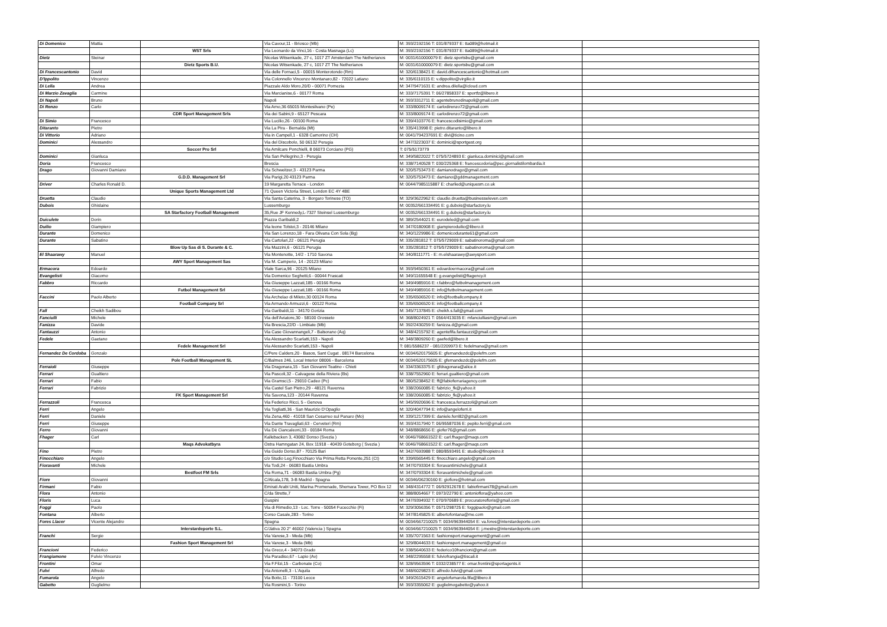| Di Domenico | Mattia | | Via Cavour,11 - Briosco (Mb) | M: 393/2192156 T: 031/879337 E: tta089@hotmail.it | |
| | | WST Srls | Via Leonardo da Vinci,16 - Costa Masnaga (Lc) | M: 393/2192156 T: 031/879337 E: tta089@hotmail.it | |
| Dietz | Steinar | | Nicolas Witsenkade, 27 c, 1017 ZT Amsterdam The Netherianos | M: 0031/610000079 E: dietz.sportsbu@gmail.com | |
| | | Dietz Sports B.U. | Nicolas Witsenkade, 27 c, 1017 ZT The Netherianos | M: 0031/610000079 E: dietz.sportsbu@gmail.com | |
| Di Francescantonio | David | | Via delle Fornaci,5 - 00015 Monterotondo (Rm) | M: 320/6138421 E: david.difrancescantonio@hotmail.com | |
| D'Ippolito | Vincenzo | | Via Colonnello Vincenzo Montanaro,82 - 72022 Latiano | M: 335/6110115 E: v.dippolito@virgilio.it | |
| Di Lella | Andrea | | Piazzale Aldo Moro,20/D - 00071 Pomezia | M: 347/9471631 E: andrea.dilella@icloud.com | |
| Di Marzio Zavaglia | Carmine | | Via Marcianise,6 - 00177 Roma | M: 333/7175391 T: 06/27858337 E: sportfz@libero.it | |
| Di Napoli | Bruno | | Napoli | M: 393/3312711 E: agentebrunodinapoli@gmail.com | |
| Di Renzo | Carlo | | Via Arno,36 65015 Montesilvano (Pe) | M: 333/8009174 E: carlodirenzo72@gmail.com | |
| | | CDR Sport Management Srls | Via dei Sabini,9 - 65127 Pescara | M: 333/8009174 E: carlodirenzo72@gmail.com | |
| Di Simio | Francesco | | Via Lucilio,26 - 00100 Roma | M: 339/4103776 E: francescodisimio@gmail.com | |
| Ditaranto | Pietro | | Via La Pira - Bernalda (Mt) | M: 335/413998 E: pietro.ditaranto@libero.it | |
| Di Vittorio | Adriano | | Via in Campell,1 - 6328 Camorino (CH) | M: 0041/794237691 E: divi@ticino.com | |
| Dominici | Alessandro | | Via del Discobolo, 50 06132 Perugia | M: 347/3223037 E: dominici@sportgest.org | |
| | | Soccer Pro Srl | Via Amilcare Ponchielli, 8 06073 Corciano (PG) | T: 075/5173779 | |
| Dominici | Gianluca | | Via San Pellegrino,3 - Perugia | M: 349/5822022 T: 075/5724893 E: gianluca.dominici@gmail.com | |
| Doria | Francesco | | Brescia | M: 338/7140528 T: 030/225368 E: francescodoria@pec.giornalistilombardia.it | |
| Drago | Giovanni Damiano | | Via Schweitzer,3 - 43123 Parma | M: 320/5753473 E: damianodrago@gmail.com | |
| | | G.D.D. Management Srl | Via Parigi,20 43123 Parma | M: 320/5753473 E: damiano@gddmanagement.com | |
| Driver | Charles Ronald D. | | 19 Margaretta Terrace - London | M: 0044/7985115887 E: charlied@uniquesm.co.uk | |
| | | Unique Sports Management Ltd | 71 Queen Victoria Street, London EC 4Y 4BE | | |
| Druetta | Claudio | | Via Santa Caterina, 3 - Borgaro Torinese (TO) | M: 329/3622962 E: claudio.druetta@businesseleven.com | |
| Dubois | Ghislaine | | Lussemburgo | M: 00352/661334491 E: g.dubois@starfactory.lu | |
| | | SA Starfactory Football Management | 35,Rue JF Kennedy,L-7327 Steinsel Lussemburgo | M: 00352/661334491 E: g.dubois@starfactory.lu | |
| Duiculete | Dorin | | Piazza Garibaldi,2 | M: 389/2544021 E: eurodeled@gmail.com | |
| Duilio | Giampiero | | Via leone Tolstoi,3 - 20146 Milano | M: 347/0180908 E: giampieroduilio@libero.it | |
| Durante | Domenico | | Via San Lorenzo,18 - Fara Olivana Con Sola (Bg) | M: 340/1229986 E: domenicodurante61@gmail.com | |
| Durante | Sabatino | | Via Cartolari,22 - 06121 Perugia | M: 335/281812 T: 075/5729009 E: sabatinoroma@gmail.com | |
| | | Blow Up Sas di S. Durante & C. | Via Mazzini,6 - 06121 Perugia | M: 335/281812 T: 075/5729009 E: sabatinoroma@gmail.com | |
| El Shaarawy | Manuel | | Via Montenotte, 14/2 - 1710 Savona | M: 340/8111771 - E: m.elshaarawy@awysport.com | |
| | | AWY Sport Management Sas | Via M. Camperio, 14 - 20123 Milano | | |
| Ermacora | Edoardo | | Viale Sarca,96 - 20125 Milano | M: 393/9450361 E: edoardoermacora@gmail.com | |
| Evangelisti | Giacomo | | Via Domenico Seghetti,6 - 00044 Frascati | M: 349/11655548 E: g.evangelisti@ftagency.it | |
| Fabbro | Riccardo | | Via Giuseppe Lazzati,185 - 00166 Roma | M: 349/4985916 E: r.fabbro@futbolmanagement.com | |
| | | Futbol Management Srl | Via Giuseppe Lazzati,185 - 00166 Roma | M: 349/4985916 E: info@futbolmanagement.com | |
| Faccini | Paolo Alberto | | Via Archelao di Mileto,30 00124 Roma | M: 335/6506520 E: info@footballcompany.it | |
| | | Football Company Srl | Via Armando Armuzzi,6 - 00122 Roma | M: 335/6506520 E: info@footballcompany.it | |
| Fall | Cheikh Sadibou | | Via Garibaldi,11 - 34170 Gorizia | M: 345/7137845 E: cheikh.s.fall@gmail.com | |
| Fanciulli | Michele | | Via dell'Aviatore,30 - 58100 Grosseto | M: 368/8024921 T: 0564/413035 E: mfanciulliasm@gmail.com | |
| Fanizza | Davide | | Via Brescia,22/D - Limbiate (Mb) | M: 392/2430259 E: fanizza.d@gmail.com | |
| Fantauzzi | Antonio | | Via Case Giovannangeli,7 - Balsorano (Aq) | M: 348/4215792 E: agentefifa.fantauzzi@gmail.com | |
| Fedele | Gaetano | | Via Alessandro Scarlatti,153 - Napoli | M: 348/3809260 E: gaefed@libero.it | |
| | | Fedele Management Srl | Via Alessandro Scarlatti,153 - Napoli | T: 081/5586237 - 081/2209973 E: fedelmana@gmail.com | |
| Fernandez De Cordoba | Gonzalo | | C/Pere Calders,20 - Basos, Sant Cugat . 08174 Barcelona | M: 0034/620175605 E: gfernandezdc@polefm.com | |
| | | Pole Football Management SL | C/Balmes 246, Local Interior 08006 - Barcelona | M: 0034/620175605 E: gfernandezdc@polefm.com | |
| Ferraioli | Giuseppe | | Via Dragonara,15 - San Giovanni Teatino - Chieti | M: 334/3363375 E: gfdragonara@alice.it | |
| Ferrari | Gualtiero | | Via Pascoli,32 - Calvagese della Riviera (Bs) | M: 338/7552960 E: ferrari.gualtiero@gmail.com | |
| Ferrari | Fabio | | Via Gramsci,5 - 29010 Cadeo (Pc) | M: 380/5238452 E: ff@fabioferrariagency.com | |
| Ferrari | Fabrizio | | Via Castel San Pietro,29 - 48121 Ravenna | M: 338/2060085 E: fabrizio_fk@yahoo.it | |
| | | FK Sport Management Srl | Via Savona,123 - 20144 Ravenna | M: 338/2060085 E: fabrizio_fk@yahoo.it | |
| Ferrazzoli | Francesca | | Via Federico Ricci, 5 - Genova | M: 345/9920696 E: francesca.ferrazzoli@gmail.com | |
| Ferri | Angelo | | Via Togliatti,36 - San Maurizio D'Opaglio | M: 320/4047794 E: info@angeloferri.it | |
| Ferri | Daniele | | Via Zena,460 - 41018 San Cesarreo sul Panaro (Mo) | M: 339/1217399 E: daniele.ferri82@gmail.com | |
| Ferri | Giuseppe | | Via Dante Travagliati,63 - Cerveteri (Rm) | M: 393/4317940 T: 06/95587036 E: pepito.ferri@gmail.com | |
| Ferro | Giovanni | | Via Dè Ciancaleoni,33 - 00184 Roma | M: 348/8868656 E: giofer76@gmail.com | |
| Fhager | Carl | | Kallebacken 3, 43082 Donso (Svezia ) | M: 0046/768661522 E: carl.fhager@maqs.com | |
| | | Maqs Advokatbyra | Ostra Hamngatan 24, Box 11918 - 40439 Goteborg ( Svezia ) | M: 0046/768661522 E: carl.fhager@maqs.com | |
| Fino | Pietro | | Via Guido Dorso,87 - 70125 Bari | M: 342/7693988 T: 080/8593491 E: studio@finopietro.it | |
| Finocchiaro | Angelo | | c/o Studio Leg.Finocchiaro Via Prima Retta Ponente,251 (Ct) | M: 339/6565445 E: finocchiaro.angelo@gmail.com | |
| Fioravanti | Michele | | Via Todi,24 - 06083 Bastia Umbra | M: 347/0793304 E: fioravantimichele@gmail.it | |
| | | Bestfoot FM Srls | Via Roma,71 - 06083 Bastia Umbra (Pg) | M: 347/0793304 E: fioravantimichele@gmail.com | |
| Fiore | Giovanni | | C/Alcala,178, 3-B Madrid - Spagna | M: 00346/06230160 E: giofiore@hotmail.com | |
| Firmani | Fabio | | Emirati Arabi Uniti, Marina Promenade, Shemara Tower, PO Box 12 | M: 348/4314772 T: 06/92912678 E: fabiofirmani78@gmail.com | |
| Flora | Antonio | | C/da Strette,7 | M: 388/8054667 T: 0973/22790 E: antonioflora@yahoo.com | |
| Floris | Luca | | Guspini | M: 347/9394932 T: 070/970689 E: procuratorefloris@gmail.com | |
| Foggi | Paolo | | Via di Rimedio,13 - Loc. Torre - 50054 Fucecchio (Fi) | M: 329/3056356 T: 0571/298725 E: foggipaolo@gmail.com | |
| Fontana | Alberto | | Corso Casale,283 - Torino | M: 347/8145825 E: albertofontana@me.com | |
| Fores Llacer | Vicente Alejandro | | Spagna | M: 0034/667210025 T: 0034/963944054 E: va.fores@interstardeporte.com | |
| | | Interstardeporte S.L. | C/Jàtiva 20 2° 46002 (Valencia ) Spagna | M: 0034/667210025 T: 0034/963944054 E: j.mestre@interstardeporte.com | |
| Franchi | Sergio | | Via Varese,3 - Meda (Mb) | M: 335/7071563 E: fashionsport.management@gmail.com | |
| | | Fashion Sport Management Srl | Via Varese,3 - Meda (Mb) | M: 329/8044633 E: fashionsport.management@gmail.co | |
| Francioni | Federico | | Via Greco,4 - 34073 Grado | M: 338/5640633 E: federico10francioni@gmail.com | |
| Frangiamone | Fulvio Vincenzo | | Via Paradiso,67 - Lapio (Av) | M: 348/2295558 E: fulviofrangia@tiscali.it | |
| Frontini | Omar | | Via F.Filzi,15 - Carbonate (Co) | M: 328/9563596 T: 0332/238577 E: omar.frontini@sportagents.it | |
| Fulvi | Alfredo | | Via Antonelli,3 - L'Aquila | M: 348/6029823 E: alfredo.fulvi@gmail.com | |
| Fumarola | Angelo | | Via Boito,11 - 73100 Lecce | M: 349/2615429 E: angelofumarola.fifa@libero.it | |
| Gabetto | Guglielmo | | Via Rosmini,5 - Torino | M: 393/3355062 E: guglielmogabetto@yahoo.it | |